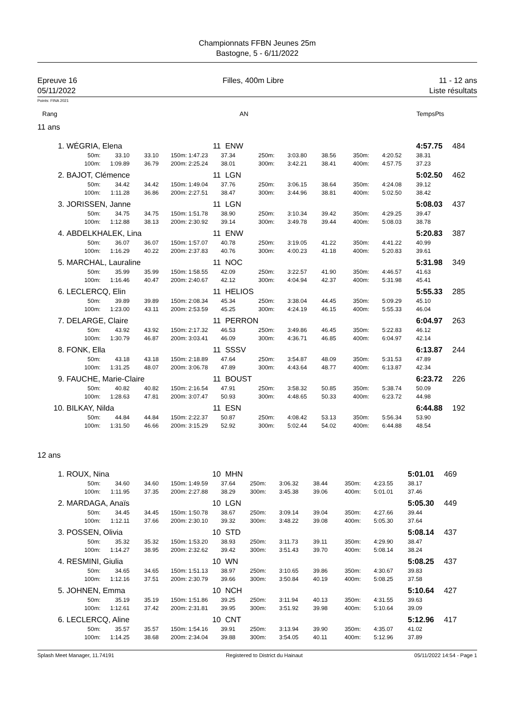Championnats FFBN Jeunes 25m
Bastogne, 5 - 6/11/2022
Epreuve 16
05/11/2022
Filles, 400m Libre 11 - 12 ans
Liste résultats
Points: FINA 2021
| Rang | AN | Temps | Pts |
11 ans
| 1. | WÉGRIA, Elena | | | | 11 | ENW | | | | | | 4:57.75 | 484 |
| | 50m: | 33.10 | 33.10 | 150m: | 1:47.23 | 37.34 | 250m: | 3:03.80 | 38.56 | 350m: | 4:20.52 | 38.31 | |
| | 100m: | 1:09.89 | 36.79 | 200m: | 2:25.24 | 38.01 | 300m: | 3:42.21 | 38.41 | 400m: | 4:57.75 | 37.23 | |
| 2. | BAJOT, Clémence | | | | 11 | LGN | | | | | | 5:02.50 | 462 |
| | 50m: | 34.42 | 34.42 | 150m: | 1:49.04 | 37.76 | 250m: | 3:06.15 | 38.64 | 350m: | 4:24.08 | 39.12 | |
| | 100m: | 1:11.28 | 36.86 | 200m: | 2:27.51 | 38.47 | 300m: | 3:44.96 | 38.81 | 400m: | 5:02.50 | 38.42 | |
| 3. | JORISSEN, Janne | | | | 11 | LGN | | | | | | 5:08.03 | 437 |
| | 50m: | 34.75 | 34.75 | 150m: | 1:51.78 | 38.90 | 250m: | 3:10.34 | 39.42 | 350m: | 4:29.25 | 39.47 | |
| | 100m: | 1:12.88 | 38.13 | 200m: | 2:30.92 | 39.14 | 300m: | 3:49.78 | 39.44 | 400m: | 5:08.03 | 38.78 | |
| 4. | ABDELKHALEK, Lina | | | | 11 | ENW | | | | | | 5:20.83 | 387 |
| | 50m: | 36.07 | 36.07 | 150m: | 1:57.07 | 40.78 | 250m: | 3:19.05 | 41.22 | 350m: | 4:41.22 | 40.99 | |
| | 100m: | 1:16.29 | 40.22 | 200m: | 2:37.83 | 40.76 | 300m: | 4:00.23 | 41.18 | 400m: | 5:20.83 | 39.61 | |
| 5. | MARCHAL, Lauraline | | | | 11 | NOC | | | | | | 5:31.98 | 349 |
| | 50m: | 35.99 | 35.99 | 150m: | 1:58.55 | 42.09 | 250m: | 3:22.57 | 41.90 | 350m: | 4:46.57 | 41.63 | |
| | 100m: | 1:16.46 | 40.47 | 200m: | 2:40.67 | 42.12 | 300m: | 4:04.94 | 42.37 | 400m: | 5:31.98 | 45.41 | |
| 6. | LECLERCQ, Elin | | | | 11 | HELIOS | | | | | | 5:55.33 | 285 |
| | 50m: | 39.89 | 39.89 | 150m: | 2:08.34 | 45.34 | 250m: | 3:38.04 | 44.45 | 350m: | 5:09.29 | 45.10 | |
| | 100m: | 1:23.00 | 43.11 | 200m: | 2:53.59 | 45.25 | 300m: | 4:24.19 | 46.15 | 400m: | 5:55.33 | 46.04 | |
| 7. | DELARGE, Claire | | | | 11 | PERRON | | | | | | 6:04.97 | 263 |
| | 50m: | 43.92 | 43.92 | 150m: | 2:17.32 | 46.53 | 250m: | 3:49.86 | 46.45 | 350m: | 5:22.83 | 46.12 | |
| | 100m: | 1:30.79 | 46.87 | 200m: | 3:03.41 | 46.09 | 300m: | 4:36.71 | 46.85 | 400m: | 6:04.97 | 42.14 | |
| 8. | FONK, Ella | | | | 11 | SSSV | | | | | | 6:13.87 | 244 |
| | 50m: | 43.18 | 43.18 | 150m: | 2:18.89 | 47.64 | 250m: | 3:54.87 | 48.09 | 350m: | 5:31.53 | 47.89 | |
| | 100m: | 1:31.25 | 48.07 | 200m: | 3:06.78 | 47.89 | 300m: | 4:43.64 | 48.77 | 400m: | 6:13.87 | 42.34 | |
| 9. | FAUCHE, Marie-Claire | | | | 11 | BOUST | | | | | | 6:23.72 | 226 |
| | 50m: | 40.82 | 40.82 | 150m: | 2:16.54 | 47.91 | 250m: | 3:58.32 | 50.85 | 350m: | 5:38.74 | 50.09 | |
| | 100m: | 1:28.63 | 47.81 | 200m: | 3:07.47 | 50.93 | 300m: | 4:48.65 | 50.33 | 400m: | 6:23.72 | 44.98 | |
| 10. | BILKAY, Nilda | | | | 11 | ESN | | | | | | 6:44.88 | 192 |
| | 50m: | 44.84 | 44.84 | 150m: | 2:22.37 | 50.87 | 250m: | 4:08.42 | 53.13 | 350m: | 5:56.34 | 53.90 | |
| | 100m: | 1:31.50 | 46.66 | 200m: | 3:15.29 | 52.92 | 300m: | 5:02.44 | 54.02 | 400m: | 6:44.88 | 48.54 | |
12 ans
| 1. | ROUX, Nina | | | | 10 | MHN | | | | | | 5:01.01 | 469 |
| | 50m: | 34.60 | 34.60 | 150m: | 1:49.59 | 37.64 | 250m: | 3:06.32 | 38.44 | 350m: | 4:23.55 | 38.17 | |
| | 100m: | 1:11.95 | 37.35 | 200m: | 2:27.88 | 38.29 | 300m: | 3:45.38 | 39.06 | 400m: | 5:01.01 | 37.46 | |
| 2. | MARDAGA, Anaïs | | | | 10 | LGN | | | | | | 5:05.30 | 449 |
| | 50m: | 34.45 | 34.45 | 150m: | 1:50.78 | 38.67 | 250m: | 3:09.14 | 39.04 | 350m: | 4:27.66 | 39.44 | |
| | 100m: | 1:12.11 | 37.66 | 200m: | 2:30.10 | 39.32 | 300m: | 3:48.22 | 39.08 | 400m: | 5:05.30 | 37.64 | |
| 3. | POSSEN, Olivia | | | | 10 | STD | | | | | | 5:08.14 | 437 |
| | 50m: | 35.32 | 35.32 | 150m: | 1:53.20 | 38.93 | 250m: | 3:11.73 | 39.11 | 350m: | 4:29.90 | 38.47 | |
| | 100m: | 1:14.27 | 38.95 | 200m: | 2:32.62 | 39.42 | 300m: | 3:51.43 | 39.70 | 400m: | 5:08.14 | 38.24 | |
| 4. | RESMINI, Giulia | | | | 10 | WN | | | | | | 5:08.25 | 437 |
| | 50m: | 34.65 | 34.65 | 150m: | 1:51.13 | 38.97 | 250m: | 3:10.65 | 39.86 | 350m: | 4:30.67 | 39.83 | |
| | 100m: | 1:12.16 | 37.51 | 200m: | 2:30.79 | 39.66 | 300m: | 3:50.84 | 40.19 | 400m: | 5:08.25 | 37.58 | |
| 5. | JOHNEN, Emma | | | | 10 | NCH | | | | | | 5:10.64 | 427 |
| | 50m: | 35.19 | 35.19 | 150m: | 1:51.86 | 39.25 | 250m: | 3:11.94 | 40.13 | 350m: | 4:31.55 | 39.63 | |
| | 100m: | 1:12.61 | 37.42 | 200m: | 2:31.81 | 39.95 | 300m: | 3:51.92 | 39.98 | 400m: | 5:10.64 | 39.09 | |
| 6. | LECLERCQ, Aline | | | | 10 | CNT | | | | | | 5:12.96 | 417 |
| | 50m: | 35.57 | 35.57 | 150m: | 1:54.16 | 39.91 | 250m: | 3:13.94 | 39.90 | 350m: | 4:35.07 | 41.02 | |
| | 100m: | 1:14.25 | 38.68 | 200m: | 2:34.04 | 39.88 | 300m: | 3:54.05 | 40.11 | 400m: | 5:12.96 | 37.89 | |
Splash Meet Manager, 11.74191 Registered to District du Hainaut 05/11/2022 14:54 - Page 1